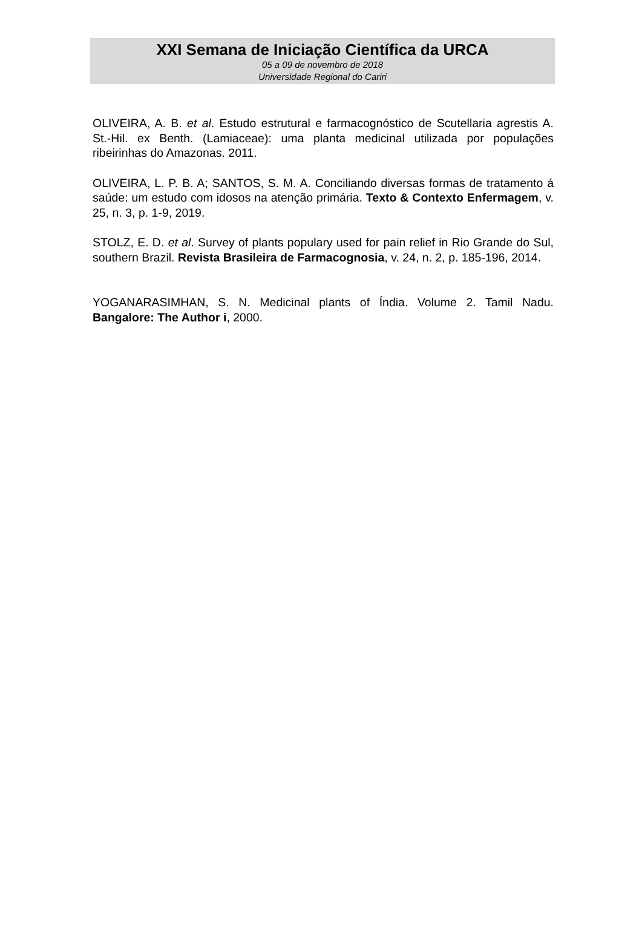XXI Semana de Iniciação Científica da URCA
05 a 09 de novembro de 2018
Universidade Regional do Cariri
OLIVEIRA, A. B. et al. Estudo estrutural e farmacognóstico de Scutellaria agrestis A. St.-Hil. ex Benth. (Lamiaceae): uma planta medicinal utilizada por populações ribeirinhas do Amazonas. 2011.
OLIVEIRA, L. P. B. A; SANTOS, S. M. A. Conciliando diversas formas de tratamento á saúde: um estudo com idosos na atenção primária. Texto & Contexto Enfermagem, v. 25, n. 3, p. 1-9, 2019.
STOLZ, E. D. et al. Survey of plants populary used for pain relief in Rio Grande do Sul, southern Brazil. Revista Brasileira de Farmacognosia, v. 24, n. 2, p. 185-196, 2014.
YOGANARASIMHAN, S. N. Medicinal plants of Índia. Volume 2. Tamil Nadu. Bangalore: The Author i, 2000.